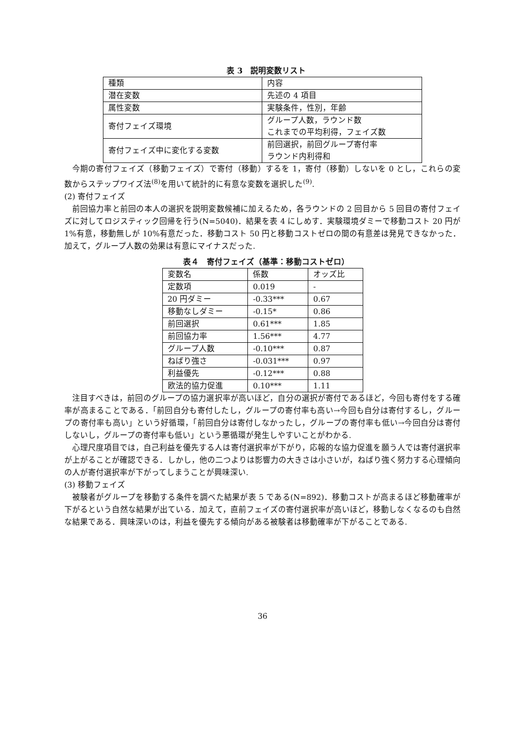表 3　説明変数リスト
| 種類 | 内容 |
| 潜在変数 | 先述の 4 項目 |
| 属性変数 | 実験条件，性別，年齢 |
| 寄付フェイズ環境 | グループ人数，ラウンド数 これまでの平均利得，フェイズ数 |
| 寄付フェイズ中に変化する変数 | 前回選択，前回グループ寄付率 ラウンド内利得和 |
今期の寄付フェイズ（移動フェイズ）で寄付（移動）するを 1，寄付（移動）しないを 0 とし，これらの変数からステップワイズ法<sup>(8)</sup>を用いて統計的に有意な変数を選択した<sup>(9)</sup>.
(2) 寄付フェイズ
前回協力率と前回の本人の選択を説明変数候補に加えるため，各ラウンドの 2 回目から 5 回目の寄付フェイズに対してロジスティック回帰を行う(N=5040)．結果を表 4 にしめす．実験環境ダミーで移動コスト 20 円が 1%有意，移動無しが 10%有意だった．移動コスト 50 円と移動コストゼロの間の有意差は発見できなかった．加えて，グループ人数の効果は有意にマイナスだった.
表４　寄付フェイズ（基準：移動コストゼロ）
| 変数名 | 係数 | オッズ比 |
| 定数項 | 0.019 | - |
| 20 円ダミー | -0.33*** | 0.67 |
| 移動なしダミー | -0.15* | 0.86 |
| 前回選択 | 0.61*** | 1.85 |
| 前回協力率 | 1.56*** | 4.77 |
| グループ人数 | -0.10*** | 0.87 |
| ねばり強さ | -0.031*** | 0.97 |
| 利益優先 | -0.12*** | 0.88 |
| 欧法的協力促進 | 0.10*** | 1.11 |
注目すべきは，前回のグループの協力選択率が高いほど，自分の選択が寄付であるほど，今回も寄付をする確率が高まることである．「前回自分も寄付したし，グループの寄付率も高い→今回も自分は寄付するし，グループの寄付率も高い」という好循環，「前回自分は寄付しなかったし，グループの寄付率も低い→今回自分は寄付しないし，グループの寄付率も低い」という悪循環が発生しやすいことがわかる.
心理尺度項目では，自己利益を優先する人は寄付選択率が下がり，応報的な協力促進を願う人では寄付選択率が上がることが確認できる．しかし，他の二つよりは影響力の大きさは小さいが，ねばり強く努力する心理傾向の人が寄付選択率が下がってしまうことが興味深い.
(3) 移動フェイズ
被験者がグループを移動する条件を調べた結果が表 5 である(N=892)．移動コストが高まるほど移動確率が下がるという自然な結果が出ている．加えて，直前フェイズの寄付選択率が高いほど，移動しなくなるのも自然な結果である．興味深いのは，利益を優先する傾向がある被験者は移動確率が下がることである.
36